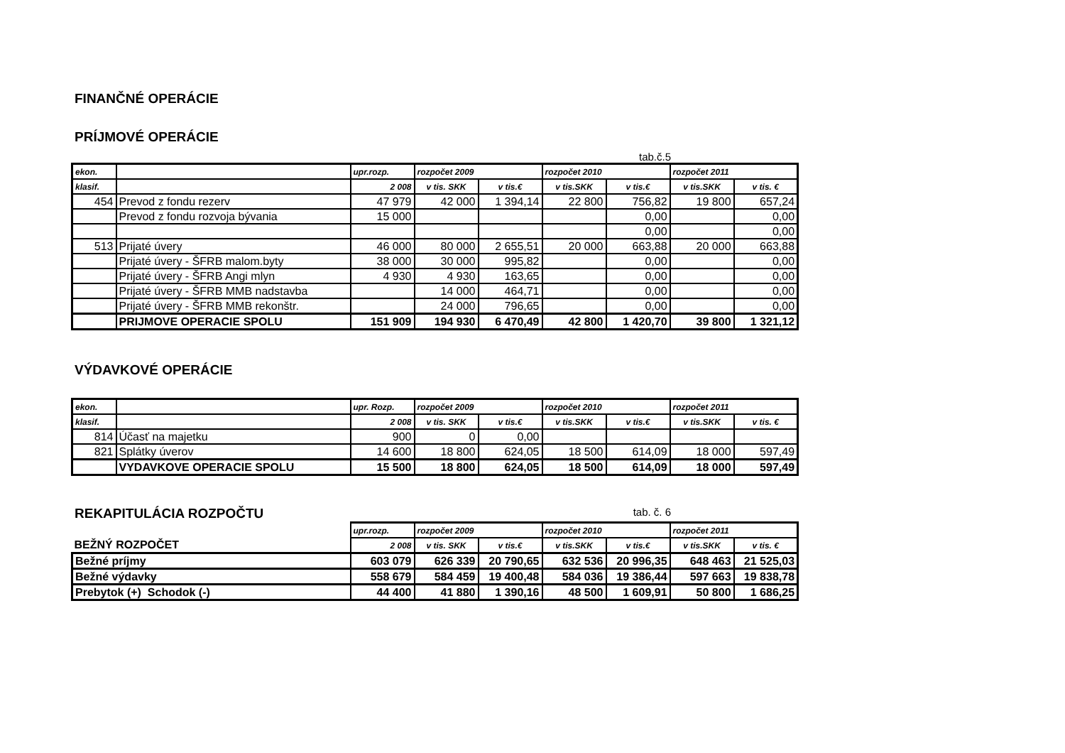FINANČNÉ OPERÁCIE
PRÍJMOVÉ OPERÁCIE
tab.č.5
| ekon. | | upr.rozp. | rozpočet 2009 | | rozpočet 2010 | | rozpočet 2011 | |
| --- | --- | --- | --- | --- | --- | --- | --- | --- |
| klasif. | | 2 008 | v tis. SKK | v tis.€ | v tis.SKK | v tis.€ | v tis.SKK | v tis. € |
| 454 | Prevod z fondu rezerv | 47 979 | 42 000 | 1 394,14 | 22 800 | 756,82 | 19 800 | 657,24 |
| | Prevod z fondu rozvoja bývania | 15 000 | | | | 0,00 | | 0,00 |
| | | | | | | 0,00 | | 0,00 |
| 513 | Prijaté úvery | 46 000 | 80 000 | 2 655,51 | 20 000 | 663,88 | 20 000 | 663,88 |
| | Prijaté úvery - ŠFRB malom.byty | 38 000 | 30 000 | 995,82 | | 0,00 | | 0,00 |
| | Prijaté úvery - ŠFRB Angi mlyn | 4 930 | 4 930 | 163,65 | | 0,00 | | 0,00 |
| | Prijaté úvery - ŠFRB MMB nadstavba | | 14 000 | 464,71 | | 0,00 | | 0,00 |
| | Prijaté úvery - ŠFRB MMB rekonštr. | | 24 000 | 796,65 | | 0,00 | | 0,00 |
| | PRIJMOVE OPERACIE SPOLU | 151 909 | 194 930 | 6 470,49 | 42 800 | 1 420,70 | 39 800 | 1 321,12 |
VÝDAVKOVÉ OPERÁCIE
| ekon. | | upr. Rozp. | rozpočet 2009 | | rozpočet 2010 | | rozpočet 2011 | |
| --- | --- | --- | --- | --- | --- | --- | --- | --- |
| klasif. | | 2 008 | v tis. SKK | v tis.€ | v tis.SKK | v tis.€ | v tis.SKK | v tis. € |
| 814 | Účasť na majetku | 900 | 0 | 0,00 | | | | |
| 821 | Splátky úverov | 14 600 | 18 800 | 624,05 | 18 500 | 614,09 | 18 000 | 597,49 |
| | VYDAVKOVE OPERACIE SPOLU | 15 500 | 18 800 | 624,05 | 18 500 | 614,09 | 18 000 | 597,49 |
REKAPITULÁCIA ROZPOČTU
tab. č. 6
| | upr.rozp. | rozpočet 2009 | | rozpočet 2010 | | rozpočet 2011 | |
| BEŽNÝ ROZPOČET | 2 008 | v tis. SKK | v tis.€ | v tis.SKK | v tis.€ | v tis.SKK | v tis. € |
| Bežné príjmy | 603 079 | 626 339 | 20 790,65 | 632 536 | 20 996,35 | 648 463 | 21 525,03 |
| Bežné výdavky | 558 679 | 584 459 | 19 400,48 | 584 036 | 19 386,44 | 597 663 | 19 838,78 |
| Prebytok (+) Schodok (-) | 44 400 | 41 880 | 1 390,16 | 48 500 | 1 609,91 | 50 800 | 1 686,25 |